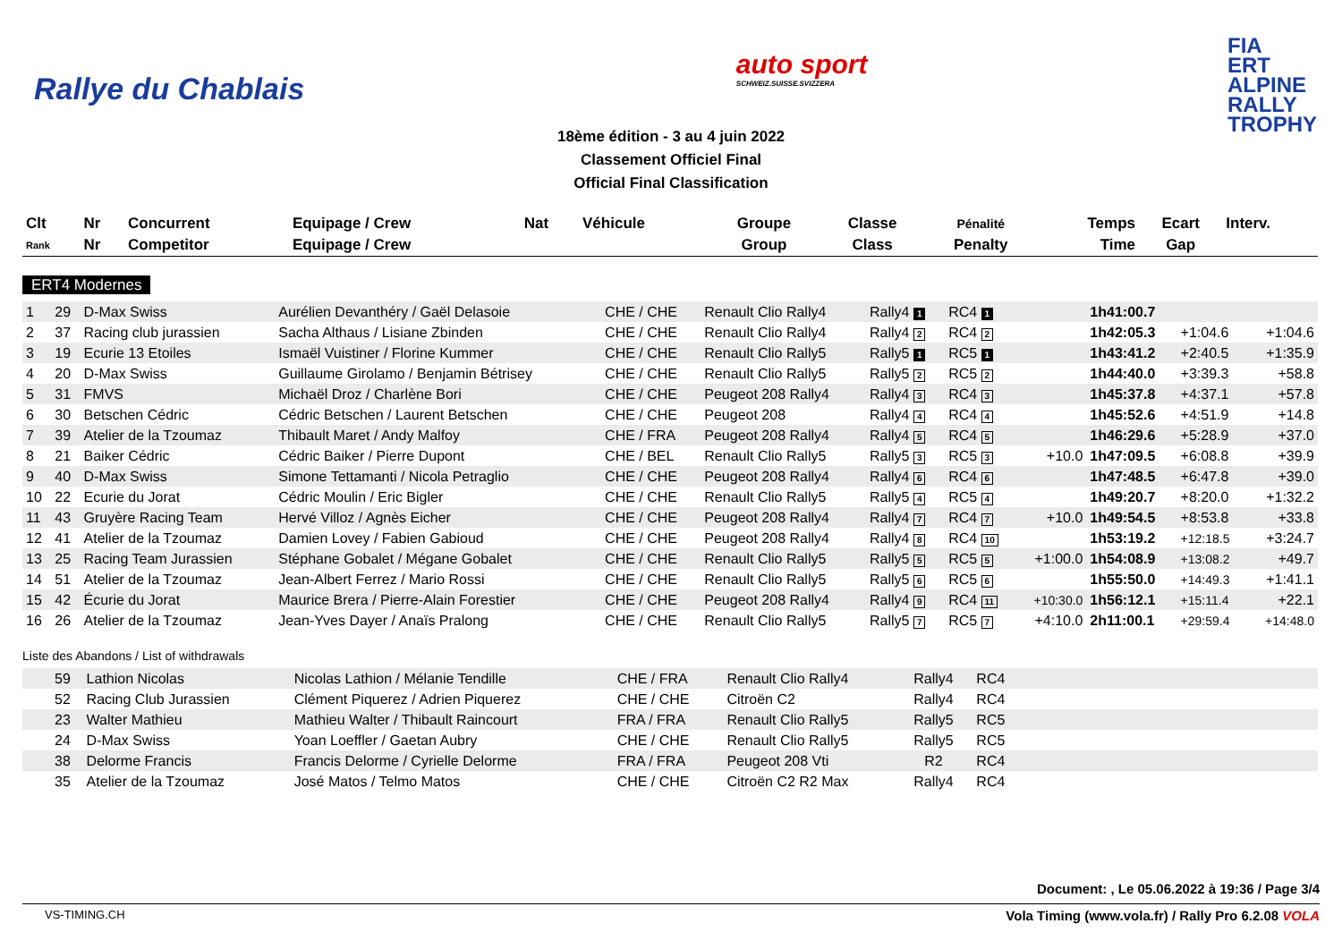Rallye du Chablais
auto sport
SCHWEIZ.SUISSE.SVIZZERA
FIA
ERT
ALPINE
RALLY
TROPHY
18ème édition - 3 au 4 juin 2022
Classement Officiel Final
Official Final Classification
| Clt | Nr | Concurrent | Equipage / Crew | Nat | Véhicule | Groupe | Classe | Pénalité | Temps | Ecart | Interv. |
| --- | --- | --- | --- | --- | --- | --- | --- | --- | --- | --- | --- |
| Rank | Nr | Competitor | Equipage / Crew | | | Group | Class | Penalty | Time | Gap | |
ERT4 Modernes
| 1 | 29 | D-Max Swiss | Aurélien Devanthéry / Gaël Delasoie | CHE / CHE | Renault Clio Rally4 | Rally4 1 | RC4 1 | | 1h41:00.7 | | |
| 2 | 37 | Racing club jurassien | Sacha Althaus / Lisiane Zbinden | CHE / CHE | Renault Clio Rally4 | Rally4 2 | RC4 2 | | 1h42:05.3 | +1:04.6 | +1:04.6 |
| 3 | 19 | Ecurie 13 Etoiles | Ismaël Vuistiner / Florine Kummer | CHE / CHE | Renault Clio Rally5 | Rally5 1 | RC5 1 | | 1h43:41.2 | +2:40.5 | +1:35.9 |
| 4 | 20 | D-Max Swiss | Guillaume Girolamo / Benjamin Bétrisey | CHE / CHE | Renault Clio Rally5 | Rally5 2 | RC5 2 | | 1h44:40.0 | +3:39.3 | +58.8 |
| 5 | 31 | FMVS | Michaël Droz / Charlène Bori | CHE / CHE | Peugeot 208 Rally4 | Rally4 3 | RC4 3 | | 1h45:37.8 | +4:37.1 | +57.8 |
| 6 | 30 | Betschen Cédric | Cédric Betschen / Laurent Betschen | CHE / CHE | Peugeot 208 | Rally4 4 | RC4 4 | | 1h45:52.6 | +4:51.9 | +14.8 |
| 7 | 39 | Atelier de la Tzoumaz | Thibault Maret / Andy Malfoy | CHE / FRA | Peugeot 208 Rally4 | Rally4 5 | RC4 5 | | 1h46:29.6 | +5:28.9 | +37.0 |
| 8 | 21 | Baiker Cédric | Cédric Baiker / Pierre Dupont | CHE / BEL | Renault Clio Rally5 | Rally5 3 | RC5 3 | +10.0 | 1h47:09.5 | +6:08.8 | +39.9 |
| 9 | 40 | D-Max Swiss | Simone Tettamanti / Nicola Petraglio | CHE / CHE | Peugeot 208 Rally4 | Rally4 6 | RC4 6 | | 1h47:48.5 | +6:47.8 | +39.0 |
| 10 | 22 | Ecurie du Jorat | Cédric Moulin / Eric Bigler | CHE / CHE | Renault Clio Rally5 | Rally5 4 | RC5 4 | | 1h49:20.7 | +8:20.0 | +1:32.2 |
| 11 | 43 | Gruyère Racing Team | Hervé Villoz / Agnès Eicher | CHE / CHE | Peugeot 208 Rally4 | Rally4 7 | RC4 7 | +10.0 | 1h49:54.5 | +8:53.8 | +33.8 |
| 12 | 41 | Atelier de la Tzoumaz | Damien Lovey / Fabien Gabioud | CHE / CHE | Peugeot 208 Rally4 | Rally4 8 | RC4 10 | | 1h53:19.2 | +12:18.5 | +3:24.7 |
| 13 | 25 | Racing Team Jurassien | Stéphane Gobalet / Mégane Gobalet | CHE / CHE | Renault Clio Rally5 | Rally5 5 | RC5 5 | +1:00.0 | 1h54:08.9 | +13:08.2 | +49.7 |
| 14 | 51 | Atelier de la Tzoumaz | Jean-Albert Ferrez / Mario Rossi | CHE / CHE | Renault Clio Rally5 | Rally5 6 | RC5 6 | | 1h55:50.0 | +14:49.3 | +1:41.1 |
| 15 | 42 | Écurie du Jorat | Maurice Brera / Pierre-Alain Forestier | CHE / CHE | Peugeot 208 Rally4 | Rally4 9 | RC4 11 | +10:30.0 | 1h56:12.1 | +15:11.4 | +22.1 |
| 16 | 26 | Atelier de la Tzoumaz | Jean-Yves Dayer / Anaïs Pralong | CHE / CHE | Renault Clio Rally5 | Rally5 7 | RC5 7 | +4:10.0 | 2h11:00.1 | +29:59.4 | +14:48.0 |
Liste des Abandons / List of withdrawals
| | 59 | Lathion Nicolas | Nicolas Lathion / Mélanie Tendille | CHE / FRA | Renault Clio Rally4 | Rally4 | RC4 | |
| | 52 | Racing Club Jurassien | Clément Piquerez / Adrien Piquerez | CHE / CHE | Citroën C2 | Rally4 | RC4 | |
| | 23 | Walter Mathieu | Mathieu Walter / Thibault Raincourt | FRA / FRA | Renault Clio Rally5 | Rally5 | RC5 | |
| | 24 | D-Max Swiss | Yoan Loeffler / Gaetan Aubry | CHE / CHE | Renault Clio Rally5 | Rally5 | RC5 | |
| | 38 | Delorme Francis | Francis Delorme / Cyrielle Delorme | FRA / FRA | Peugeot 208 Vti | R2 | RC4 | |
| | 35 | Atelier de la Tzoumaz | José Matos / Telmo Matos | CHE / CHE | Citroën C2 R2 Max | Rally4 | RC4 | |
Document: , Le 05.06.2022 à 19:36 / Page 3/4
VS-TIMING.CH Vola Timing (www.vola.fr) / Rally Pro 6.2.08 VOLA